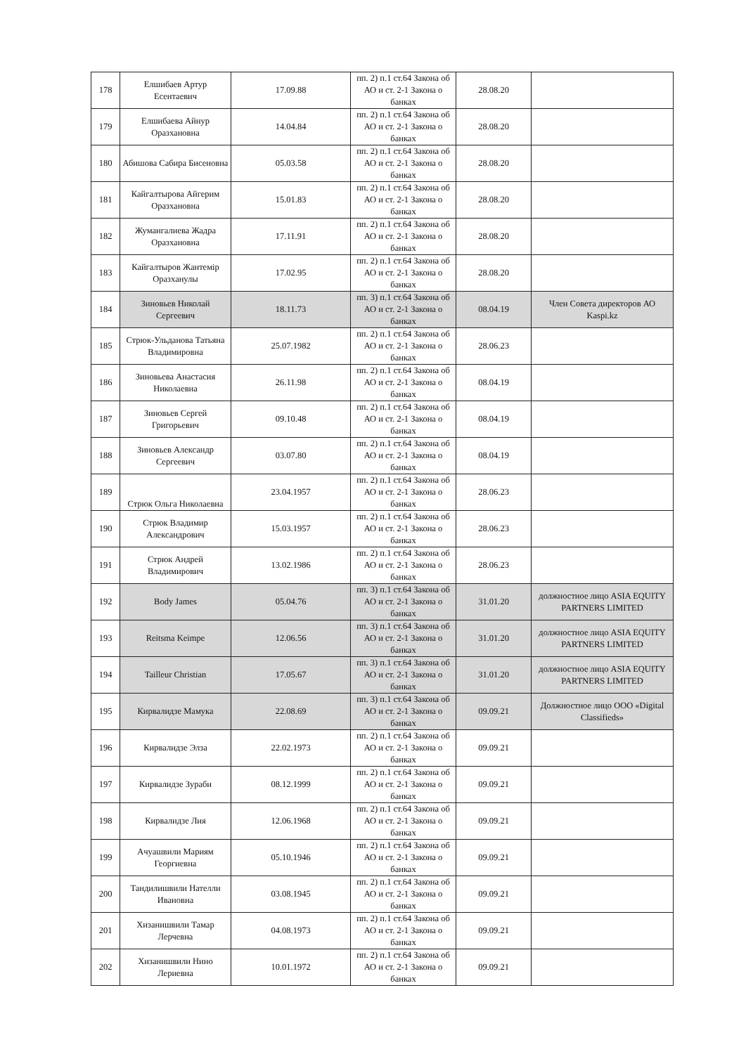| 178 | Елшибаев Артур Есентаевич | 17.09.88 | пп. 2) п.1 ст.64 Закона об АО и ст. 2-1 Закона о банках | 28.08.20 | |
| 179 | Елшибаева Айнур Оразхановна | 14.04.84 | пп. 2) п.1 ст.64 Закона об АО и ст. 2-1 Закона о банках | 28.08.20 | |
| 180 | Абишова Сабира Бисеновна | 05.03.58 | пп. 2) п.1 ст.64 Закона об АО и ст. 2-1 Закона о банках | 28.08.20 | |
| 181 | Кайгалтырова Айгерим Оразхановна | 15.01.83 | пп. 2) п.1 ст.64 Закона об АО и ст. 2-1 Закона о банках | 28.08.20 | |
| 182 | Жумангалиева Жадра Оразхановна | 17.11.91 | пп. 2) п.1 ст.64 Закона об АО и ст. 2-1 Закона о банках | 28.08.20 | |
| 183 | Кайгалтыров Жантемір Оразханулы | 17.02.95 | пп. 2) п.1 ст.64 Закона об АО и ст. 2-1 Закона о банках | 28.08.20 | |
| 184 | Зиновьев Николай Сергеевич | 18.11.73 | пп. 3) п.1 ст.64 Закона об АО и ст. 2-1 Закона о банках | 08.04.19 | Член Совета директоров АО Kaspi.kz |
| 185 | Стрюк-Ульданова Татьяна Владимировна | 25.07.1982 | пп. 2) п.1 ст.64 Закона об АО и ст. 2-1 Закона о банках | 28.06.23 | |
| 186 | Зиновьева Анастасия Николаевна | 26.11.98 | пп. 2) п.1 ст.64 Закона об АО и ст. 2-1 Закона о банках | 08.04.19 | |
| 187 | Зиновьев Сергей Григорьевич | 09.10.48 | пп. 2) п.1 ст.64 Закона об АО и ст. 2-1 Закона о банках | 08.04.19 | |
| 188 | Зиновьев Александр Сергеевич | 03.07.80 | пп. 2) п.1 ст.64 Закона об АО и ст. 2-1 Закона о банках | 08.04.19 | |
| 189 | Стрюк Ольга Николаевна | 23.04.1957 | пп. 2) п.1 ст.64 Закона об АО и ст. 2-1 Закона о банках | 28.06.23 | |
| 190 | Стрюк Владимир Александрович | 15.03.1957 | пп. 2) п.1 ст.64 Закона об АО и ст. 2-1 Закона о банках | 28.06.23 | |
| 191 | Стрюк Андрей Владимирович | 13.02.1986 | пп. 2) п.1 ст.64 Закона об АО и ст. 2-1 Закона о банках | 28.06.23 | |
| 192 | Body James | 05.04.76 | пп. 3) п.1 ст.64 Закона об АО и ст. 2-1 Закона о банках | 31.01.20 | должностное лицо ASIA EQUITY PARTNERS LIMITED |
| 193 | Reitsma Keimpe | 12.06.56 | пп. 3) п.1 ст.64 Закона об АО и ст. 2-1 Закона о банках | 31.01.20 | должностное лицо ASIA EQUITY PARTNERS LIMITED |
| 194 | Tailleur Christian | 17.05.67 | пп. 3) п.1 ст.64 Закона об АО и ст. 2-1 Закона о банках | 31.01.20 | должностное лицо ASIA EQUITY PARTNERS LIMITED |
| 195 | Кирвалидзе Мамука | 22.08.69 | пп. 3) п.1 ст.64 Закона об АО и ст. 2-1 Закона о банках | 09.09.21 | Должностное лицо ООО «Digital Classifieds» |
| 196 | Кирвалидзе Элза | 22.02.1973 | пп. 2) п.1 ст.64 Закона об АО и ст. 2-1 Закона о банках | 09.09.21 | |
| 197 | Кирвалидзе Зураби | 08.12.1999 | пп. 2) п.1 ст.64 Закона об АО и ст. 2-1 Закона о банках | 09.09.21 | |
| 198 | Кирвалидзе Лия | 12.06.1968 | пп. 2) п.1 ст.64 Закона об АО и ст. 2-1 Закона о банках | 09.09.21 | |
| 199 | Ачуашвили Мариям Георгиевна | 05.10.1946 | пп. 2) п.1 ст.64 Закона об АО и ст. 2-1 Закона о банках | 09.09.21 | |
| 200 | Тандилишвили Нателли Ивановна | 03.08.1945 | пп. 2) п.1 ст.64 Закона об АО и ст. 2-1 Закона о банках | 09.09.21 | |
| 201 | Хизанишвили Тамар Лерчевна | 04.08.1973 | пп. 2) п.1 ст.64 Закона об АО и ст. 2-1 Закона о банках | 09.09.21 | |
| 202 | Хизанишвили Нино Лериевна | 10.01.1972 | пп. 2) п.1 ст.64 Закона об АО и ст. 2-1 Закона о банках | 09.09.21 | |